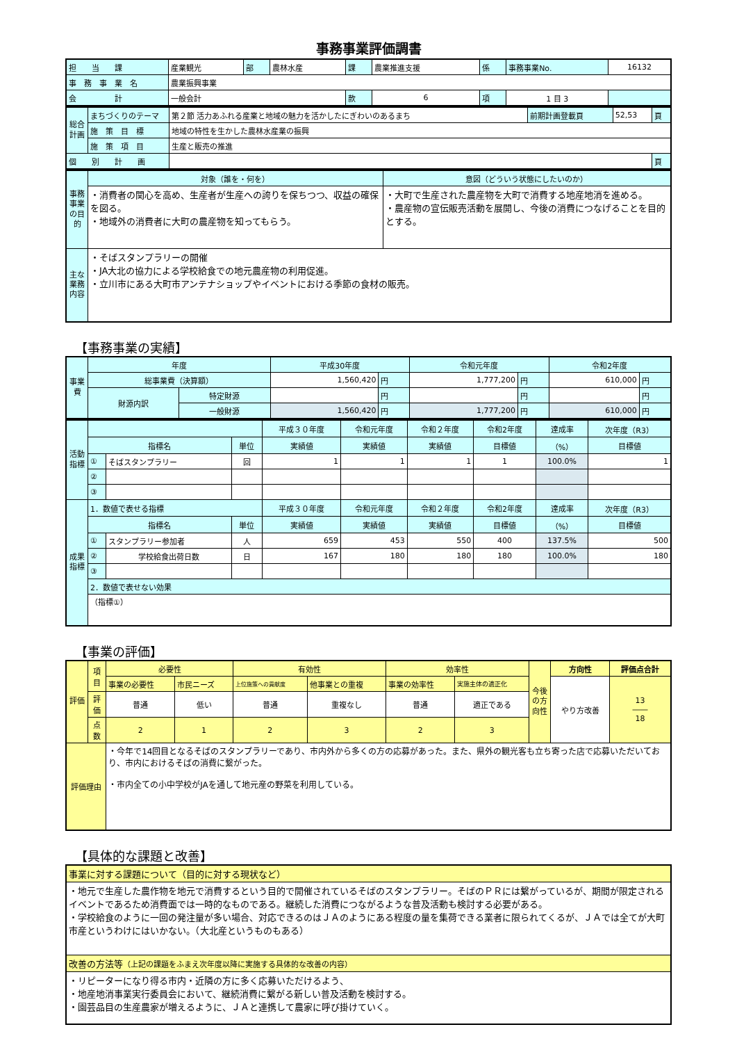事務事業評価調書
| 担 当 課 | 産業観光 | 部 | 農林水産 | 課 | 農業推進支援 | 係 | 事務事業No. | 16132 |
| 事 務 事 業 名 | 農業振興事業 | | | | | | | |
| 会 計 | 一般会計 | | | 款 | 6 | 項 | 1 目 3 | |
| 総合計画 | まちづくりのテーマ | 第２節 活力あふれる産業と地域の魅力を活かしたにぎわいのあるまち | 前期計画登載頁 | 52,53 | 頁 |
| | 施 策 目 標 | 地域の特性を生かした農林水産業の振興 | | | |
| | 施 策 項 目 | 生産と販売の推進 | | | |
| 個 別 計 画 | | | | | 頁 |
| 事務事業の目的 | 対象（誰を・何を） | 意図（どういう状態にしたいのか） |
| | ・消費者の関心を高め、生産者が生産への誇りを保ちつつ、収益の確保を図る。 ・地域外の消費者に大町の農産物を知ってもらう。 | ・大町で生産された農産物を大町で消費する地産地消を進める。 ・農産物の宣伝販売活動を展開し、今後の消費につなげることを目的とする。 |
| 主な業務内容 | ・そばスタンプラリーの開催 ・JA大北の協力による学校給食での地元農産物の利用促進。 ・立川市にある大町市アンテナショップやイベントにおける季節の食材の販売。 | |
【事務事業の実績】
| 事業費 | 年度 | | 平成30年度 | | 令和元年度 | | 令和2年度 | |
| | 総事業費（決算額） | | 1,560,420 | 円 | 1,777,200 | 円 | 610,000 | 円 |
| | 財源内訳 | 特定財源 | | 円 | | 円 | | 円 |
| | | 一般財源 | 1,560,420 | 円 | 1,777,200 | 円 | 610,000 | 円 |
| 活動指標 | | | | 平成３０年度 | 令和元年度 | 令和２年度 | 令和2年度 | 達成率 | 次年度（R3） |
| | 指標名 | | 単位 | 実績値 | 実績値 | 実績値 | 目標値 | （%） | 目標値 |
| | ① | そばスタンプラリー | 回 | 1 | 1 | 1 | 1 | 100.0% | 1 |
| | ② | | | | | | | | |
| | ③ | | | | | | | | |
| 成果指標 | 1．数値で表せる指標 | | | 平成３０年度 | 令和元年度 | 令和２年度 | 令和2年度 | 達成率 | 次年度（R3） |
| | 指標名 | | 単位 | 実績値 | 実績値 | 実績値 | 目標値 | （%） | 目標値 |
| | ① | スタンプラリー参加者 | 人 | 659 | 453 | 550 | 400 | 137.5% | 500 |
| | ② | 学校給食出荷日数 | 日 | 167 | 180 | 180 | 180 | 100.0% | 180 |
| | ③ | | | | | | | | |
| | 2．数値で表せない効果 | | | | | | | | |
| | （指標①） | | | | | | | | |
【事業の評価】
| 評価 | 項目 | 必要性 | | 有効性 | | 効率性 | | 今後の方向性 | 方向性 | 評価点合計 |
| | | 事業の必要性 | 市民ニーズ | 上位施策への貢献度 | 他事業との重複 | 事業の効率性 | 実施主体の適正化 | | やり方改善 | 13 ―― 18 |
| | 評価 | 普通 | 低い | 普通 | 重複なし | 普通 | 適正である | | | |
| | 点数 | 2 | 1 | 2 | 3 | 2 | 3 | | | |
| 評価理由 | | ・今年で14回目となるそばのスタンプラリーであり、市内外から多くの方の応募があった。また、県外の観光客も立ち寄った店で応募いただいており、市内におけるそばの消費に繋がった。 ・市内全ての小中学校がJAを通して地元産の野菜を利用している。 | | | | | | | | |
【具体的な課題と改善】
| 事業に対する課題について（目的に対する現状など） |
| ・地元で生産した農作物を地元で消費するという目的で開催されているそばのスタンプラリー。そばのＰＲには繋がっているが、期間が限定されるイベントであるため消費面では一時的なものである。継続した消費につながるような普及活動も検討する必要がある。 ・学校給食のように一回の発注量が多い場合、対応できるのはＪＡのようにある程度の量を集荷できる業者に限られてくるが、ＪＡでは全てが大町市産というわけにはいかない。（大北産というものもある） |
| 改善の方法等 （上記の課題をふまえ次年度以降に実施する具体的な改善の内容） |
| ・リピーターになり得る市内・近隣の方に多く応募いただけるよう、 ・地産地消事業実行委員会において、継続消費に繋がる新しい普及活動を検討する。 ・園芸品目の生産農家が増えるように、ＪＡと連携して農家に呼び掛けていく。 |